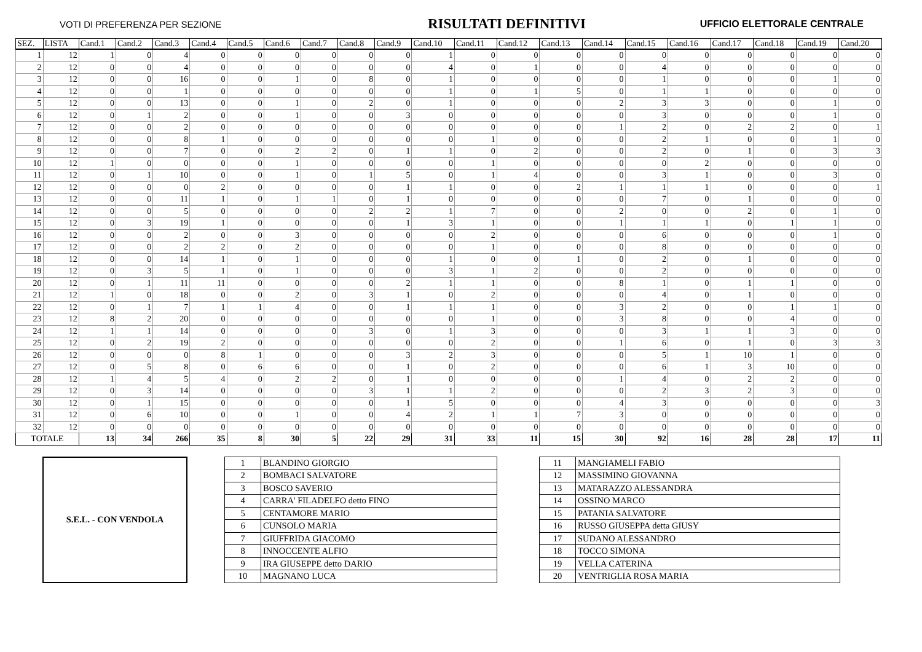VOTI DI PREFERENZA PER SEZIONE RISULTATI DEFINITIVI UFFICIO ELETTORALE CENTRALE
| SEZ. | LISTA | Cand.1 | Cand.2 | Cand.3 | Cand.4 | Cand.5 | Cand.6 | Cand.7 | Cand.8 | Cand.9 | Cand.10 | Cand.11 | Cand.12 | Cand.13 | Cand.14 | Cand.15 | Cand.16 | Cand.17 | Cand.18 | Cand.19 | Cand.20 |
| --- | --- | --- | --- | --- | --- | --- | --- | --- | --- | --- | --- | --- | --- | --- | --- | --- | --- | --- | --- | --- | --- |
| 1 | 12 | 1 | 0 | 4 | 0 | 0 | 0 | 0 | 0 | 0 | 1 | 0 | 0 | 0 | 0 | 0 | 0 | 0 | 0 | 0 | 0 |
| 2 | 12 | 0 | 0 | 4 | 0 | 0 | 0 | 0 | 0 | 0 | 4 | 0 | 1 | 0 | 0 | 4 | 0 | 0 | 0 | 0 | 0 |
| 3 | 12 | 0 | 0 | 16 | 0 | 0 | 1 | 0 | 8 | 0 | 1 | 0 | 0 | 0 | 0 | 1 | 0 | 0 | 0 | 1 | 0 |
| 4 | 12 | 0 | 0 | 1 | 0 | 0 | 0 | 0 | 0 | 0 | 1 | 0 | 1 | 5 | 0 | 1 | 1 | 0 | 0 | 0 | 0 |
| 5 | 12 | 0 | 0 | 13 | 0 | 0 | 1 | 0 | 2 | 0 | 1 | 0 | 0 | 0 | 2 | 3 | 3 | 0 | 0 | 1 | 0 |
| 6 | 12 | 0 | 1 | 2 | 0 | 0 | 1 | 0 | 0 | 3 | 0 | 0 | 0 | 0 | 0 | 3 | 0 | 0 | 0 | 1 | 0 |
| 7 | 12 | 0 | 0 | 2 | 0 | 0 | 0 | 0 | 0 | 0 | 0 | 0 | 0 | 0 | 1 | 2 | 0 | 2 | 2 | 0 | 1 |
| 8 | 12 | 0 | 0 | 8 | 1 | 0 | 0 | 0 | 0 | 0 | 0 | 1 | 0 | 0 | 0 | 2 | 1 | 0 | 0 | 1 | 0 |
| 9 | 12 | 0 | 0 | 7 | 0 | 0 | 2 | 2 | 0 | 1 | 1 | 0 | 2 | 0 | 0 | 2 | 0 | 1 | 0 | 3 | 3 |
| 10 | 12 | 1 | 0 | 0 | 0 | 0 | 1 | 0 | 0 | 0 | 0 | 1 | 0 | 0 | 0 | 0 | 2 | 0 | 0 | 0 | 0 |
| 11 | 12 | 0 | 1 | 10 | 0 | 0 | 1 | 0 | 1 | 5 | 0 | 1 | 4 | 0 | 0 | 3 | 1 | 0 | 0 | 3 | 0 |
| 12 | 12 | 0 | 0 | 0 | 2 | 0 | 0 | 0 | 0 | 1 | 1 | 0 | 0 | 2 | 1 | 1 | 1 | 0 | 0 | 0 | 1 |
| 13 | 12 | 0 | 0 | 11 | 1 | 0 | 1 | 1 | 0 | 1 | 0 | 0 | 0 | 0 | 0 | 7 | 0 | 1 | 0 | 0 | 0 |
| 14 | 12 | 0 | 0 | 5 | 0 | 0 | 0 | 0 | 2 | 2 | 1 | 7 | 0 | 0 | 2 | 0 | 0 | 2 | 0 | 1 | 0 |
| 15 | 12 | 0 | 3 | 19 | 1 | 0 | 0 | 0 | 0 | 1 | 3 | 1 | 0 | 0 | 1 | 1 | 1 | 0 | 1 | 1 | 0 |
| 16 | 12 | 0 | 0 | 2 | 0 | 0 | 3 | 0 | 0 | 0 | 0 | 2 | 0 | 0 | 0 | 6 | 0 | 0 | 0 | 1 | 0 |
| 17 | 12 | 0 | 0 | 2 | 2 | 0 | 2 | 0 | 0 | 0 | 0 | 1 | 0 | 0 | 0 | 8 | 0 | 0 | 0 | 0 | 0 |
| 18 | 12 | 0 | 0 | 14 | 1 | 0 | 1 | 0 | 0 | 0 | 1 | 0 | 0 | 1 | 0 | 2 | 0 | 1 | 0 | 0 | 0 |
| 19 | 12 | 0 | 3 | 5 | 1 | 0 | 1 | 0 | 0 | 0 | 3 | 1 | 2 | 0 | 0 | 2 | 0 | 0 | 0 | 0 | 0 |
| 20 | 12 | 0 | 1 | 11 | 11 | 0 | 0 | 0 | 0 | 2 | 1 | 1 | 0 | 0 | 8 | 1 | 0 | 1 | 1 | 0 | 0 |
| 21 | 12 | 1 | 0 | 18 | 0 | 0 | 2 | 0 | 3 | 1 | 0 | 2 | 0 | 0 | 0 | 4 | 0 | 1 | 0 | 0 | 0 |
| 22 | 12 | 0 | 1 | 7 | 1 | 1 | 4 | 0 | 0 | 1 | 1 | 1 | 0 | 0 | 3 | 2 | 0 | 0 | 1 | 1 | 0 |
| 23 | 12 | 8 | 2 | 20 | 0 | 0 | 0 | 0 | 0 | 0 | 0 | 1 | 0 | 0 | 3 | 8 | 0 | 0 | 4 | 0 | 0 |
| 24 | 12 | 1 | 1 | 14 | 0 | 0 | 0 | 0 | 3 | 0 | 1 | 3 | 0 | 0 | 0 | 3 | 1 | 1 | 3 | 0 | 0 |
| 25 | 12 | 0 | 2 | 19 | 2 | 0 | 0 | 0 | 0 | 0 | 0 | 2 | 0 | 0 | 1 | 6 | 0 | 1 | 0 | 3 | 3 |
| 26 | 12 | 0 | 0 | 0 | 8 | 1 | 0 | 0 | 0 | 3 | 2 | 3 | 0 | 0 | 0 | 5 | 1 | 10 | 1 | 0 | 0 |
| 27 | 12 | 0 | 5 | 8 | 0 | 6 | 6 | 0 | 0 | 1 | 0 | 2 | 0 | 0 | 0 | 6 | 1 | 3 | 10 | 0 | 0 |
| 28 | 12 | 1 | 4 | 5 | 4 | 0 | 2 | 2 | 0 | 1 | 0 | 0 | 0 | 0 | 1 | 4 | 0 | 2 | 2 | 0 | 0 |
| 29 | 12 | 0 | 3 | 14 | 0 | 0 | 0 | 0 | 3 | 1 | 1 | 2 | 0 | 0 | 0 | 2 | 3 | 2 | 3 | 0 | 0 |
| 30 | 12 | 0 | 1 | 15 | 0 | 0 | 0 | 0 | 0 | 1 | 5 | 0 | 0 | 0 | 4 | 3 | 0 | 0 | 0 | 0 | 3 |
| 31 | 12 | 0 | 6 | 10 | 0 | 0 | 1 | 0 | 0 | 4 | 2 | 1 | 1 | 7 | 3 | 0 | 0 | 0 | 0 | 0 | 0 |
| 32 | 12 | 0 | 0 | 0 | 0 | 0 | 0 | 0 | 0 | 0 | 0 | 0 | 0 | 0 | 0 | 0 | 0 | 0 | 0 | 0 | 0 |
| TOTALE | | 13 | 34 | 266 | 35 | 8 | 30 | 5 | 22 | 29 | 31 | 33 | 11 | 15 | 30 | 92 | 16 | 28 | 28 | 17 | 11 |
S.E.L. - CON VENDOLA
| 1 | BLANDINO GIORGIO |
| 2 | BOMBACI SALVATORE |
| 3 | BOSCO SAVERIO |
| 4 | CARRA' FILADELFO detto FINO |
| 5 | CENTAMORE MARIO |
| 6 | CUNSOLO MARIA |
| 7 | GIUFFRIDA GIACOMO |
| 8 | INNOCCENTE ALFIO |
| 9 | IRA GIUSEPPE detto DARIO |
| 10 | MAGNANO LUCA |
| 11 | MANGIAMELI FABIO |
| 12 | MASSIMINO GIOVANNA |
| 13 | MATARAZZO ALESSANDRA |
| 14 | OSSINO MARCO |
| 15 | PATANIA SALVATORE |
| 16 | RUSSO GIUSEPPA detta GIUSY |
| 17 | SUDANO ALESSANDRO |
| 18 | TOCCO SIMONA |
| 19 | VELLA CATERINA |
| 20 | VENTRIGLIA ROSA MARIA |